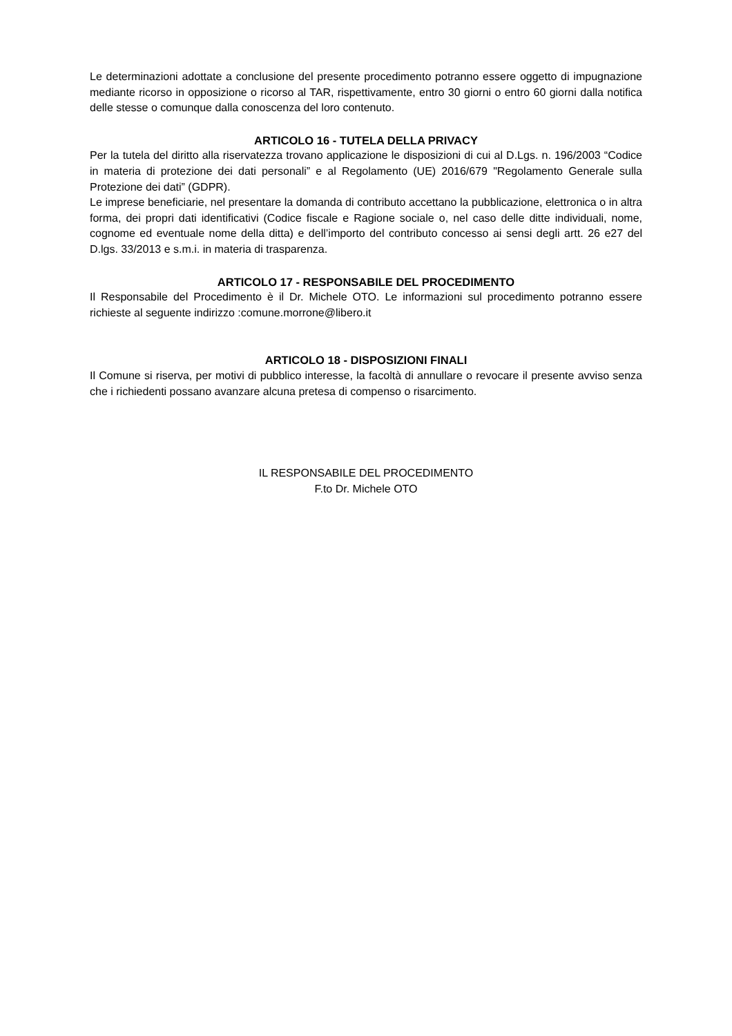Le determinazioni adottate a conclusione del presente procedimento potranno essere oggetto di impugnazione mediante ricorso in opposizione o ricorso al TAR, rispettivamente, entro 30 giorni o entro 60 giorni dalla notifica delle stesse o comunque dalla conoscenza del loro contenuto.
ARTICOLO 16 - TUTELA DELLA PRIVACY
Per la tutela del diritto alla riservatezza trovano applicazione le disposizioni di cui al D.Lgs. n. 196/2003 “Codice in materia di protezione dei dati personali” e al Regolamento (UE) 2016/679 "Regolamento Generale sulla Protezione dei dati” (GDPR).
Le imprese beneficiarie, nel presentare la domanda di contributo accettano la pubblicazione, elettronica o in altra forma, dei propri dati identificativi (Codice fiscale e Ragione sociale o, nel caso delle ditte individuali, nome, cognome ed eventuale nome della ditta) e dell’importo del contributo concesso ai sensi degli artt. 26 e27 del D.lgs. 33/2013 e s.m.i. in materia di trasparenza.
ARTICOLO 17 - RESPONSABILE DEL PROCEDIMENTO
Il Responsabile del Procedimento è il Dr. Michele OTO. Le informazioni sul procedimento potranno essere richieste al seguente indirizzo :comune.morrone@libero.it
ARTICOLO 18 - DISPOSIZIONI FINALI
Il Comune si riserva, per motivi di pubblico interesse, la facoltà di annullare o revocare il presente avviso senza che i richiedenti possano avanzare alcuna pretesa di compenso o risarcimento.
IL RESPONSABILE DEL PROCEDIMENTO
F.to Dr. Michele OTO